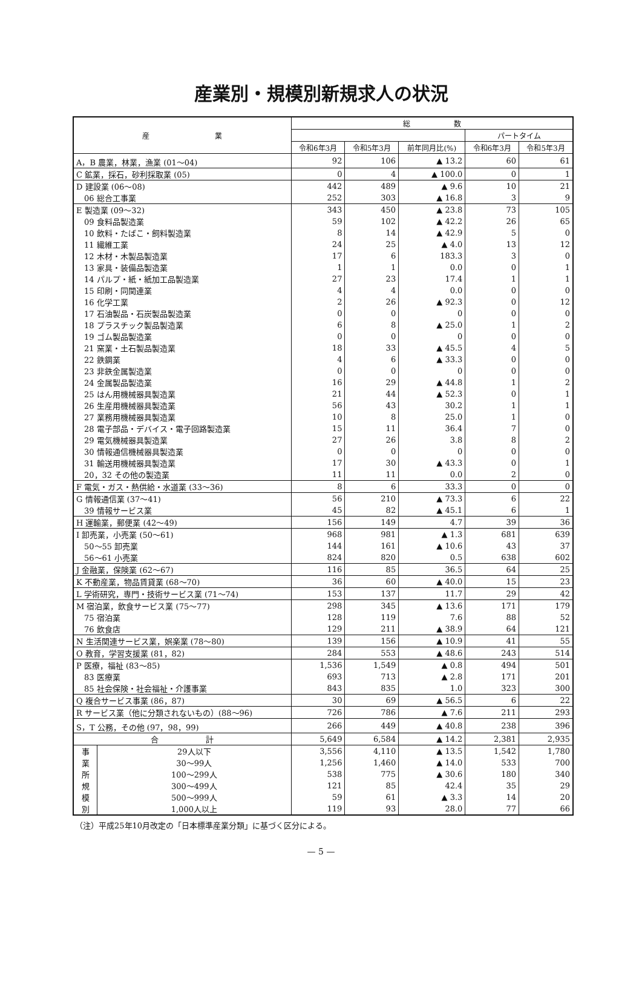産業別・規模別新規求人の状況
| 産 業 | | 総 数 | | | | |
| --- | --- | --- | --- | --- | --- | --- |
| | | | | | パートタイム | |
| | | 令和6年3月 | 令和5年3月 | 前年同月比(%) | 令和6年3月 | 令和5年3月 |
| A，B 農業，林業，漁業 (01～04) | | 92 | 106 | ▲ 13.2 | 60 | 61 |
| C 鉱業，採石，砂利採取業 (05) | | 0 | 4 | ▲ 100.0 | 0 | 1 |
| D 建設業 (06～08) | | 442 | 489 | ▲ 9.6 | 10 | 21 |
| 06 総合工事業 | | 252 | 303 | ▲ 16.8 | 3 | 9 |
| E 製造業 (09～32) | | 343 | 450 | ▲ 23.8 | 73 | 105 |
| 09 食料品製造業 | | 59 | 102 | ▲ 42.2 | 26 | 65 |
| 10 飲料・たばこ・飼料製造業 | | 8 | 14 | ▲ 42.9 | 5 | 0 |
| 11 繊維工業 | | 24 | 25 | ▲ 4.0 | 13 | 12 |
| 12 木材・木製品製造業 | | 17 | 6 | 183.3 | 3 | 0 |
| 13 家具・装備品製造業 | | 1 | 1 | 0.0 | 0 | 1 |
| 14 パルプ・紙・紙加工品製造業 | | 27 | 23 | 17.4 | 1 | 1 |
| 15 印刷・同関連業 | | 4 | 4 | 0.0 | 0 | 0 |
| 16 化学工業 | | 2 | 26 | ▲ 92.3 | 0 | 12 |
| 17 石油製品・石炭製品製造業 | | 0 | 0 | 0 | 0 | 0 |
| 18 プラスチック製品製造業 | | 6 | 8 | ▲ 25.0 | 1 | 2 |
| 19 ゴム製品製造業 | | 0 | 0 | 0 | 0 | 0 |
| 21 窯業・土石製品製造業 | | 18 | 33 | ▲ 45.5 | 4 | 5 |
| 22 鉄鋼業 | | 4 | 6 | ▲ 33.3 | 0 | 0 |
| 23 非鉄金属製造業 | | 0 | 0 | 0 | 0 | 0 |
| 24 金属製品製造業 | | 16 | 29 | ▲ 44.8 | 1 | 2 |
| 25 はん用機械器具製造業 | | 21 | 44 | ▲ 52.3 | 0 | 1 |
| 26 生産用機械器具製造業 | | 56 | 43 | 30.2 | 1 | 1 |
| 27 業務用機械器具製造業 | | 10 | 8 | 25.0 | 1 | 0 |
| 28 電子部品・デバイス・電子回路製造業 | | 15 | 11 | 36.4 | 7 | 0 |
| 29 電気機械器具製造業 | | 27 | 26 | 3.8 | 8 | 2 |
| 30 情報通信機械器具製造業 | | 0 | 0 | 0 | 0 | 0 |
| 31 輸送用機械器具製造業 | | 17 | 30 | ▲ 43.3 | 0 | 1 |
| 20，32 その他の製造業 | | 11 | 11 | 0.0 | 2 | 0 |
| F 電気・ガス・熱供給・水道業 (33～36) | | 8 | 6 | 33.3 | 0 | 0 |
| G 情報通信業 (37～41) | | 56 | 210 | ▲ 73.3 | 6 | 22 |
| 39 情報サービス業 | | 45 | 82 | ▲ 45.1 | 6 | 1 |
| H 運輸業，郵便業 (42～49) | | 156 | 149 | 4.7 | 39 | 36 |
| I 卸売業，小売業 (50～61) | | 968 | 981 | ▲ 1.3 | 681 | 639 |
| 50～55 卸売業 | | 144 | 161 | ▲ 10.6 | 43 | 37 |
| 56～61 小売業 | | 824 | 820 | 0.5 | 638 | 602 |
| J 金融業，保険業 (62～67) | | 116 | 85 | 36.5 | 64 | 25 |
| K 不動産業，物品賃貸業 (68～70) | | 36 | 60 | ▲ 40.0 | 15 | 23 |
| L 学術研究，専門・技術サービス業 (71～74) | | 153 | 137 | 11.7 | 29 | 42 |
| M 宿泊業，飲食サービス業 (75～77) | | 298 | 345 | ▲ 13.6 | 171 | 179 |
| 75 宿泊業 | | 128 | 119 | 7.6 | 88 | 52 |
| 76 飲食店 | | 129 | 211 | ▲ 38.9 | 64 | 121 |
| N 生活関連サービス業，娯楽業 (78～80) | | 139 | 156 | ▲ 10.9 | 41 | 55 |
| O 教育，学習支援業 (81，82) | | 284 | 553 | ▲ 48.6 | 243 | 514 |
| P 医療，福祉 (83～85) | | 1,536 | 1,549 | ▲ 0.8 | 494 | 501 |
| 83 医療業 | | 693 | 713 | ▲ 2.8 | 171 | 201 |
| 85 社会保険・社会福祉・介護事業 | | 843 | 835 | 1.0 | 323 | 300 |
| Q 複合サービス事業 (86，87) | | 30 | 69 | ▲ 56.5 | 6 | 22 |
| R サービス業（他に分類されないもの）(88～96) | | 726 | 786 | ▲ 7.6 | 211 | 293 |
| S，T 公務，その他 (97，98，99) | | 266 | 449 | ▲ 40.8 | 238 | 396 |
| 合 計 | | 5,649 | 6,584 | ▲ 14.2 | 2,381 | 2,935 |
| 事 業 所 規 模 別 | 29人以下 | 3,556 | 4,110 | ▲ 13.5 | 1,542 | 1,780 |
| | 30～99人 | 1,256 | 1,460 | ▲ 14.0 | 533 | 700 |
| | 100～299人 | 538 | 775 | ▲ 30.6 | 180 | 340 |
| | 300～499人 | 121 | 85 | 42.4 | 35 | 29 |
| | 500～999人 | 59 | 61 | ▲ 3.3 | 14 | 20 |
| | 1,000人以上 | 119 | 93 | 28.0 | 77 | 66 |
（注）平成25年10月改定の「日本標準産業分類」に基づく区分による。
— 5 —